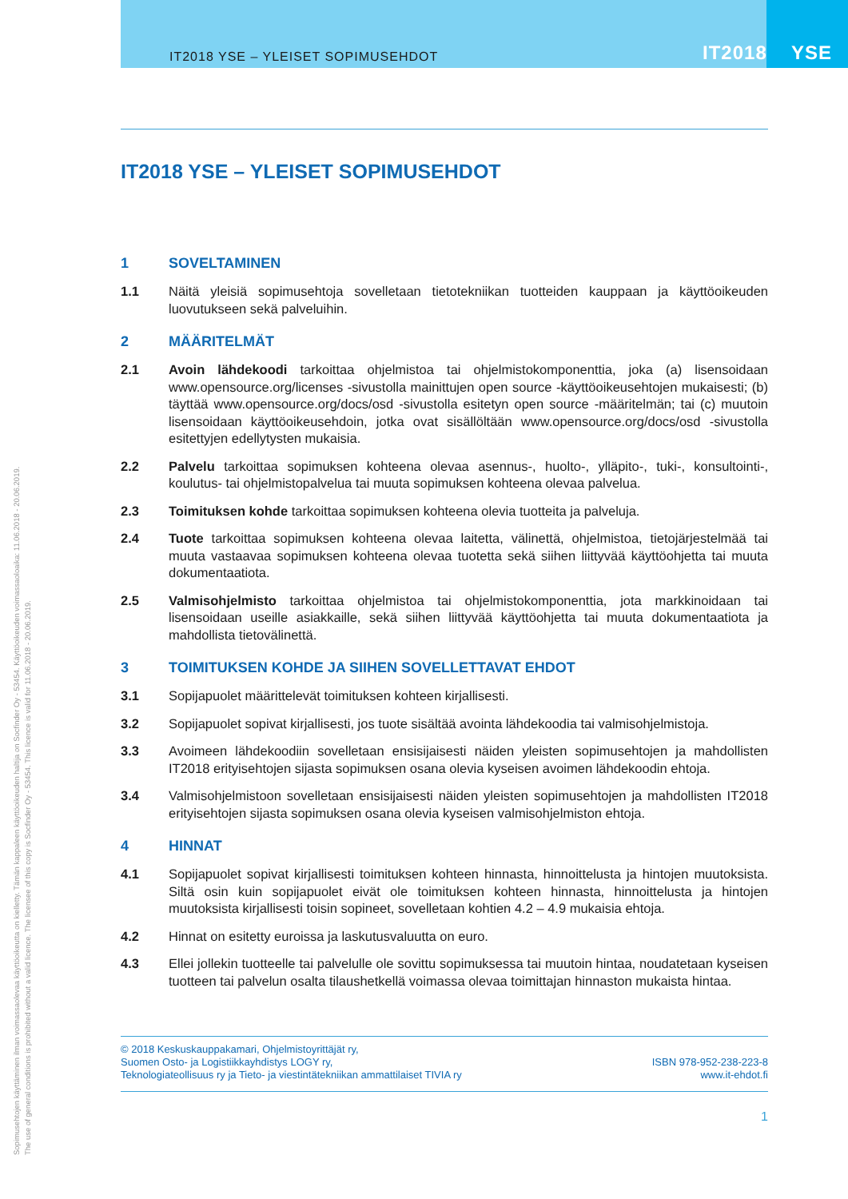IT2018 YSE – YLEISET SOPIMUSEHDOT IT2018 YSE
IT2018 YSE – YLEISET SOPIMUSEHDOT
1 SOVELTAMINEN
1.1 Näitä yleisiä sopimusehtoja sovelletaan tietotekniikan tuotteiden kauppaan ja käyttöoikeuden luovutukseen sekä palveluihin.
2 MÄÄRITELMÄT
2.1 Avoin lähdekoodi tarkoittaa ohjelmistoa tai ohjelmistokomponenttia, joka (a) lisensoidaan www.opensource.org/licenses -sivustolla mainittujen open source -käyttöoikeusehtojen mukaisesti; (b) täyttää www.opensource.org/docs/osd -sivustolla esitetyn open source -määritelmän; tai (c) muutoin lisensoidaan käyttöoikeusehdoin, jotka ovat sisällöltään www.opensource.org/docs/osd -sivustolla esitettyjen edellytysten mukaisia.
2.2 Palvelu tarkoittaa sopimuksen kohteena olevaa asennus-, huolto-, ylläpito-, tuki-, konsultointi-, koulutus- tai ohjelmistopalvelua tai muuta sopimuksen kohteena olevaa palvelua.
2.3 Toimituksen kohde tarkoittaa sopimuksen kohteena olevia tuotteita ja palveluja.
2.4 Tuote tarkoittaa sopimuksen kohteena olevaa laitetta, välinettä, ohjelmistoa, tietojärjestelmää tai muuta vastaavaa sopimuksen kohteena olevaa tuotetta sekä siihen liittyvää käyttöohjetta tai muuta dokumentaatiota.
2.5 Valmisohjelmisto tarkoittaa ohjelmistoa tai ohjelmistokomponenttia, jota markkinoidaan tai lisensoidaan useille asiakkaille, sekä siihen liittyvää käyttöohjetta tai muuta dokumentaatiota ja mahdollista tietovälinettä.
3 TOIMITUKSEN KOHDE JA SIIHEN SOVELLETTAVAT EHDOT
3.1 Sopijapuolet määrittelevät toimituksen kohteen kirjallisesti.
3.2 Sopijapuolet sopivat kirjallisesti, jos tuote sisältää avointa lähdekoodia tai valmisohjelmistoja.
3.3 Avoimeen lähdekoodiin sovelletaan ensisijaisesti näiden yleisten sopimusehtojen ja mahdollisten IT2018 erityisehtojen sijasta sopimuksen osana olevia kyseisen avoimen lähdekoodin ehtoja.
3.4 Valmisohjelmistoon sovelletaan ensisijaisesti näiden yleisten sopimusehtojen ja mahdollisten IT2018 erityisehtojen sijasta sopimuksen osana olevia kyseisen valmisohjelmiston ehtoja.
4 HINNAT
4.1 Sopijapuolet sopivat kirjallisesti toimituksen kohteen hinnasta, hinnoittelusta ja hintojen muutoksista. Siltä osin kuin sopijapuolet eivät ole toimituksen kohteen hinnasta, hinnoittelusta ja hintojen muutoksista kirjallisesti toisin sopineet, sovelletaan kohtien 4.2 – 4.9 mukaisia ehtoja.
4.2 Hinnat on esitetty euroissa ja laskutusvaluutta on euro.
4.3 Ellei jollekin tuotteelle tai palvelulle ole sovittu sopimuksessa tai muutoin hintaa, noudatetaan kyseisen tuotteen tai palvelun osalta tilaushetkellä voimassa olevaa toimittajan hinnaston mukaista hintaa.
© 2018 Keskuskauppakamari, Ohjelmistoyrittäjät ry,
Suomen Osto- ja Logistiikkayhdistys LOGY ry,
Teknologiateollisuus ry ja Tieto- ja viestintätekniikan ammattilaiset TIVIA ry
ISBN 978-952-238-223-8
www.it-ehdot.fi
1
Sopimusehtojen käyttäminen ilman voimassaolevaa käyttöoikeutta on kielletty. Tämän kappaleen käyttöoikeuden haltija on Socfinder Oy - 53454. Käyttöoikeuden voimassaoloaika: 11.06.2018 - 20.06.2019.
The use of general conditions is prohibited without a valid licence. The licensee of this copy is Socfinder Oy - 53454. This licence is valid for 11.06.2018 - 20.06.2019.